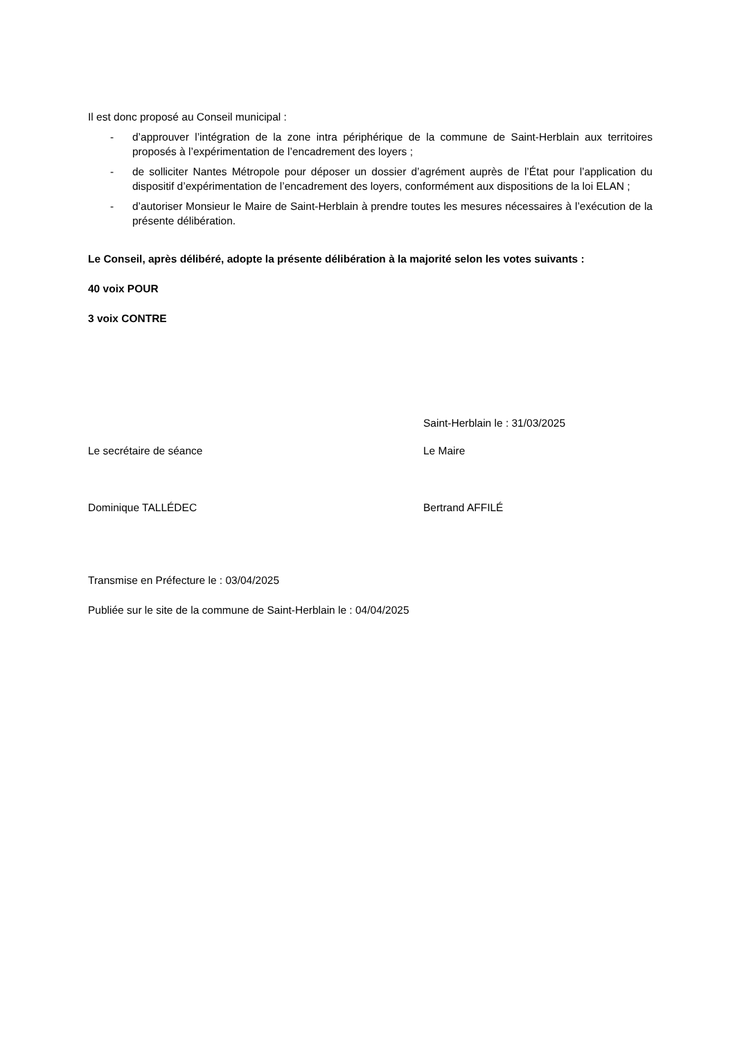Il est donc proposé au Conseil municipal :
- d’approuver l’intégration de la zone intra périphérique de la commune de Saint-Herblain aux territoires proposés à l’expérimentation de l’encadrement des loyers ;
- de solliciter Nantes Métropole pour déposer un dossier d’agrément auprès de l’État pour l’application du dispositif d’expérimentation de l’encadrement des loyers, conformément aux dispositions de la loi ELAN ;
- d’autoriser Monsieur le Maire de Saint-Herblain à prendre toutes les mesures nécessaires à l’exécution de la présente délibération.
Le Conseil, après délibéré, adopte la présente délibération à la majorité selon les votes suivants :
40 voix POUR
3 voix CONTRE
Saint-Herblain le : 31/03/2025
Le secrétaire de séance Le Maire
Dominique TALLÉDEC Bertrand AFFILÉ
Transmise en Préfecture le : 03/04/2025
Publiée sur le site de la commune de Saint-Herblain le : 04/04/2025